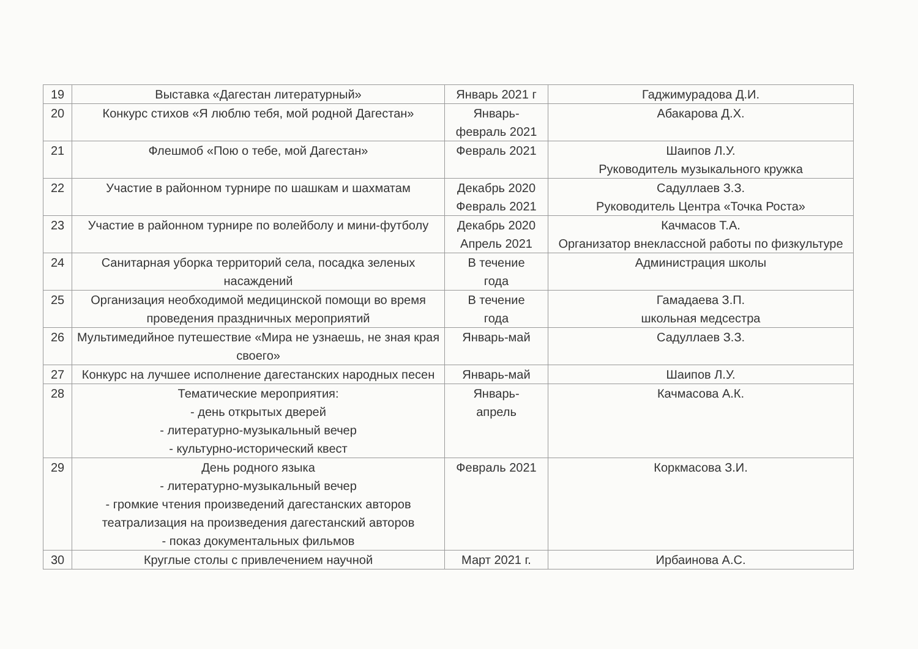| 19 | Выставка «Дагестан литературный» | Январь 2021 г | Гаджимурадова Д.И. |
| 20 | Конкурс стихов «Я люблю тебя, мой родной Дагестан» | Январь- февраль 2021 | Абакарова Д.Х. |
| 21 | Флешмоб «Пою о тебе, мой Дагестан» | Февраль 2021 | Шаипов Л.У. Руководитель музыкального кружка |
| 22 | Участие в районном турнире по шашкам и шахматам | Декабрь 2020 Февраль 2021 | Садуллаев З.З. Руководитель Центра «Точка Роста» |
| 23 | Участие в районном турнире по волейболу и мини-футболу | Декабрь 2020 Апрель 2021 | Качмасов Т.А. Организатор внеклассной работы по физкультуре |
| 24 | Санитарная уборка территорий села, посадка зеленых насаждений | В течение года | Администрация школы |
| 25 | Организация необходимой медицинской помощи во время проведения праздничных мероприятий | В течение года | Гамадаева З.П. школьная медсестра |
| 26 | Мультимедийное путешествие «Мира не узнаешь, не зная края своего» | Январь-май | Садуллаев З.З. |
| 27 | Конкурс на лучшее исполнение дагестанских народных песен | Январь-май | Шаипов Л.У. |
| 28 | Тематические мероприятия: - день открытых дверей - литературно-музыкальный вечер - культурно-исторический квест | Январь- апрель | Качмасова А.К. |
| 29 | День родного языка - литературно-музыкальный вечер - громкие чтения произведений дагестанских авторов театрализация на произведения дагестанский авторов - показ документальных фильмов | Февраль 2021 | Коркмасова З.И. |
| 30 | Круглые столы с привлечением научной | Март 2021 г. | Ирбаинова А.С. |